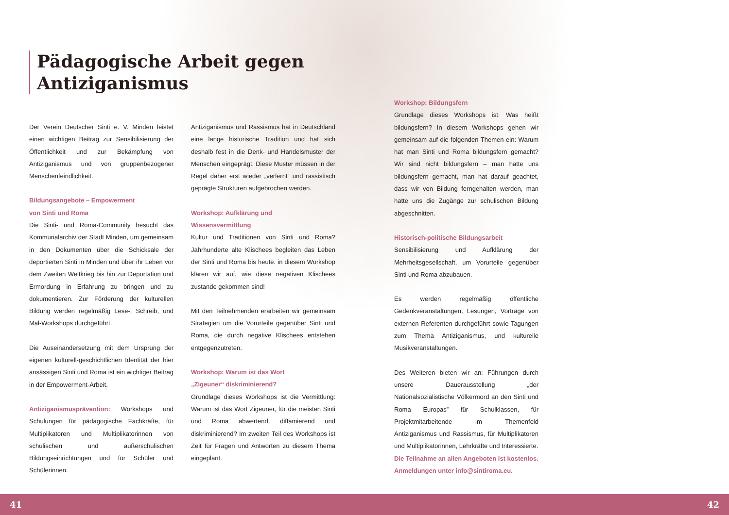Pädagogische Arbeit gegen
Antiziganismus
Der Verein Deutscher Sinti e. V. Minden leistet einen wichtigen Beitrag zur Sensibilisierung der Öffentlichkeit und zur Bekämpfung von Antiziganismus und von gruppenbezogener Menschenfeindlichkeit.
Bildungsangebote – Empowerment
von Sinti und Roma
Die Sinti- und Roma-Community besucht das Kommunalarchiv der Stadt Minden, um gemeinsam in den Dokumenten über die Schicksale der deportierten Sinti in Minden und über ihr Leben vor dem Zweiten Weltkrieg bis hin zur Deportation und Ermordung in Erfahrung zu bringen und zu dokumentieren. Zur Förderung der kulturellen Bildung werden regelmäßig Lese-, Schreib, und Mal-Workshops durchgeführt.
Die Auseinandersetzung mit dem Ursprung der eigenen kulturell-geschichtlichen Identität der hier ansässigen Sinti und Roma ist ein wichtiger Beitrag in der Empowerment-Arbeit.
Antiziganismusprävention: Workshops und Schulungen für pädagogische Fachkräfte, für Multiplikatoren und Multiplikatorinnen von schulischen und außerschulischen Bildungseinrichtungen und für Schüler und Schülerinnen.
Antiziganismus und Rassismus hat in Deutschland eine lange historische Tradition und hat sich deshalb fest in die Denk- und Handelsmuster der Menschen eingeprägt. Diese Muster müssen in der Regel daher erst wieder „verlernt“ und rassistisch geprägte Strukturen aufgebrochen werden.
Workshop: Aufklärung und
Wissensvermittlung
Kultur und Traditionen von Sinti und Roma? Jahrhunderte alte Klischees begleiten das Leben der Sinti und Roma bis heute. in diesem Workshop klären wir auf, wie diese negativen Klischees zustande gekommen sind!
Mit den Teilnehmenden erarbeiten wir gemeinsam Strategien um die Vorurteile gegenüber Sinti und Roma, die durch negative Klischees entstehen entgegenzutreten.
Workshop: Warum ist das Wort
„Zigeuner“ diskriminierend?
Grundlage dieses Workshops ist die Vermittlung: Warum ist das Wort Zigeuner, für die meisten Sinti und Roma abwertend, diffamierend und diskriminierend? Im zweiten Teil des Workshops ist Zeit für Fragen und Antworten zu diesem Thema eingeplant.
Workshop: Bildungsfern
Grundlage dieses Workshops ist: Was heißt bildungsfern? In diesem Workshops gehen wir gemeinsam auf die folgenden Themen ein: Warum hat man Sinti und Roma bildungsfern gemacht? Wir sind nicht bildungsfern – man hatte uns bildungsfern gemacht, man hat darauf geachtet, dass wir von Bildung ferngehalten werden, man hatte uns die Zugänge zur schulischen Bildung abgeschnitten.
Historisch-politische Bildungsarbeit
Sensibilisierung und Aufklärung der Mehrheitsgesellschaft, um Vorurteile gegenüber Sinti und Roma abzubauen.
Es werden regelmäßig öffentliche Gedenkveranstaltungen, Lesungen, Vorträge von externen Referenten durchgeführt sowie Tagungen zum Thema Antiziganismus, und kulturelle Musikveranstaltungen.
Des Weiteren bieten wir an: Führungen durch unsere Dauerausstellung „der Nationalsozialistische Völkermord an den Sinti und Roma Europas” für Schulklassen, für Projektmitarbeitende im Themenfeld Antiziganismus und Rassismus, für Multiplikatoren und Multiplikatorinnen, Lehrkräfte und Interessierte.
Die Teilnahme an allen Angeboten ist kostenlos.
Anmeldungen unter info@sintiroma.eu.
41 42